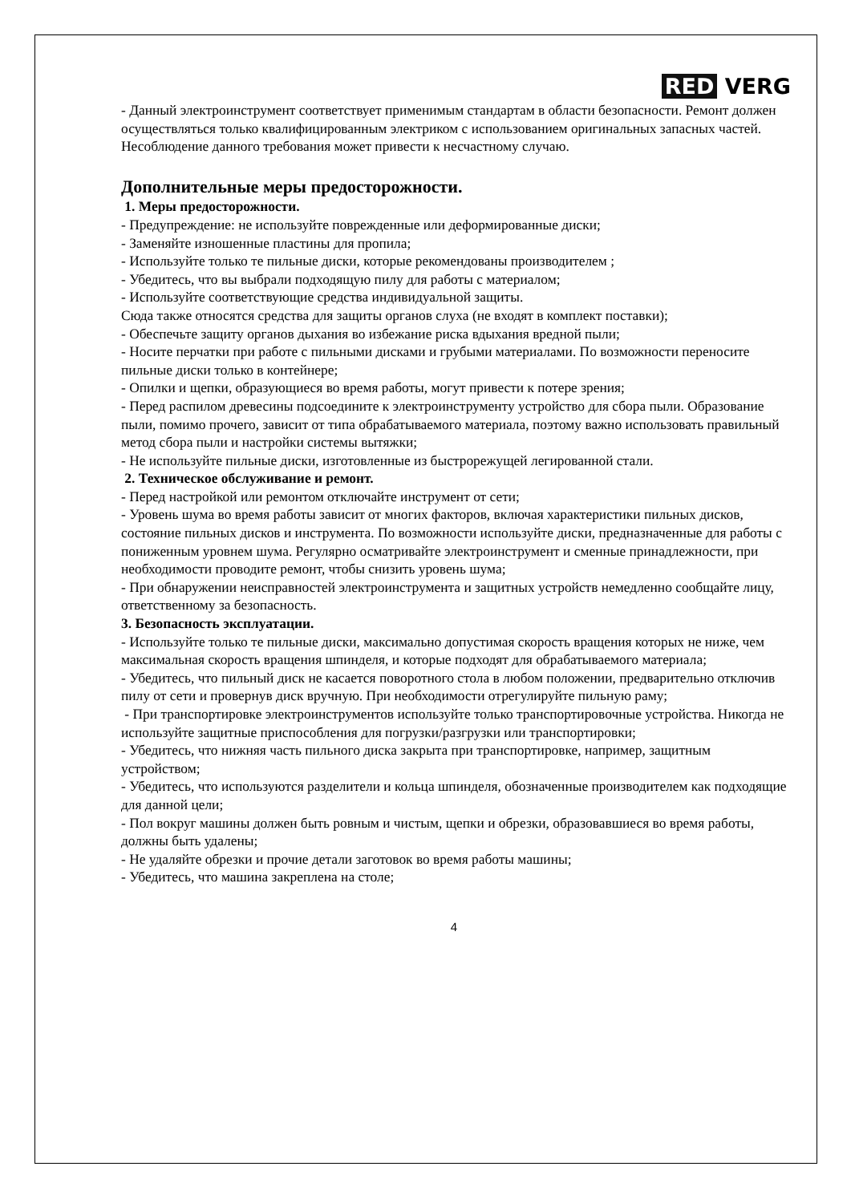RED VERG
- Данный электроинструмент соответствует применимым стандартам в области безопасности. Ремонт должен осуществляться только квалифицированным электриком с использованием оригинальных запасных частей. Несоблюдение данного требования может привести к несчастному случаю.
Дополнительные меры предосторожности.
1. Меры предосторожности.
- Предупреждение: не используйте поврежденные или деформированные диски;
- Заменяйте изношенные пластины для пропила;
- Используйте только те пильные диски, которые рекомендованы производителем ;
- Убедитесь, что вы выбрали подходящую пилу для работы с материалом;
- Используйте соответствующие средства индивидуальной защиты.
Сюда также относятся средства для защиты органов слуха (не входят в комплект поставки);
- Обеспечьте защиту органов дыхания во избежание риска вдыхания вредной пыли;
- Носите перчатки при работе с пильными дисками и грубыми материалами. По возможности переносите пильные диски только в контейнере;
- Опилки и щепки, образующиеся во время работы, могут привести к потере зрения;
- Перед распилом древесины подсоедините к электроинструменту устройство для сбора пыли. Образование пыли, помимо прочего, зависит от типа обрабатываемого материала, поэтому важно использовать правильный метод сбора пыли и настройки системы вытяжки;
- Не используйте пильные диски, изготовленные из быстрорежущей легированной стали.
2. Техническое обслуживание и ремонт.
- Перед настройкой или ремонтом отключайте инструмент от сети;
- Уровень шума во время работы зависит от многих факторов, включая характеристики пильных дисков, состояние пильных дисков и инструмента. По возможности используйте диски, предназначенные для работы с пониженным уровнем шума. Регулярно осматривайте электроинструмент и сменные принадлежности, при необходимости проводите ремонт, чтобы снизить уровень шума;
- При обнаружении неисправностей электроинструмента и защитных устройств немедленно сообщайте лицу, ответственному за безопасность.
3. Безопасность эксплуатации.
- Используйте только те пильные диски, максимально допустимая скорость вращения которых не ниже, чем максимальная скорость вращения шпинделя, и которые подходят для обрабатываемого материала;
- Убедитесь, что пильный диск не касается поворотного стола в любом положении, предварительно отключив пилу от сети и провернув диск вручную. При необходимости отрегулируйте пильную раму;
- При транспортировке электроинструментов используйте только транспортировочные устройства. Никогда не используйте защитные приспособления для погрузки/разгрузки или транспортировки;
- Убедитесь, что нижняя часть пильного диска закрыта при транспортировке, например, защитным устройством;
- Убедитесь, что используются разделители и кольца шпинделя, обозначенные производителем как подходящие для данной цели;
- Пол вокруг машины должен быть ровным и чистым, щепки и обрезки, образовавшиеся во время работы, должны быть удалены;
- Не удаляйте обрезки и прочие детали заготовок во время работы машины;
- Убедитесь, что машина закреплена на столе;
4